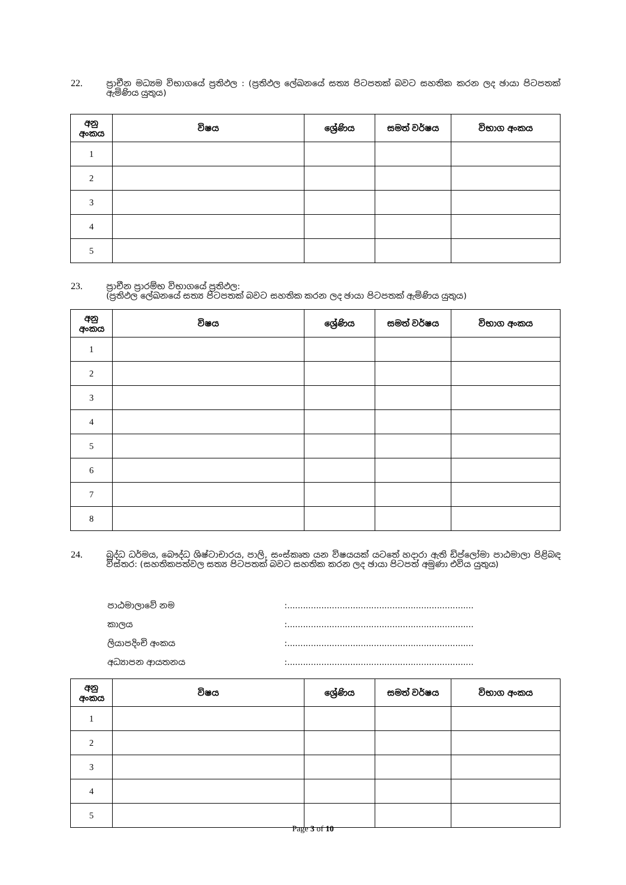22. ප්‍රාචීන මධ්‍යම විභාගයේ ප්‍රතිඵල : (ප්‍රතිඵල ලේඛනයේ සත්‍ය පිටපතක් බවට සහතික කරන ලද ඡායා පිටපතක් ඇමිණිය යුතුය)
| අනු අංකය | විෂය | ශ්‍රේණිය | සමත් වර්ෂය | විභාග අංකය |
| --- | --- | --- | --- | --- |
| 1 | | | | |
| 2 | | | | |
| 3 | | | | |
| 4 | | | | |
| 5 | | | | |
23. ප්‍රාචීන ප්‍රාරම්භ විභාගයේ ප්‍රතිඵල:
(ප්‍රතිඵල ලේඛනයේ සත්‍ය පිටපතක් බවට සහතික කරන ලද ඡායා පිටපතක් ඇමිණිය යුතුය)
| අනු අංකය | විෂය | ශ්‍රේණිය | සමත් වර්ෂය | විභාග අංකය |
| --- | --- | --- | --- | --- |
| 1 | | | | |
| 2 | | | | |
| 3 | | | | |
| 4 | | | | |
| 5 | | | | |
| 6 | | | | |
| 7 | | | | |
| 8 | | | | |
24. බුද්ධ ධර්මය, බෞද්ධ ශිෂ්ටාචාරය, පාලි, සංස්කෘත යන විෂයයක් යටතේ හදාරා ඇති ඩිප්ලෝමා පාඨමාලා පිළිබඳ විස්තර: (සහතිකපත්වල සත්‍ය පිටපතක් බවට සහතික කරන ලද ඡායා පිටපත් අමුණා එවිය යුතුය)
පාඨමාලාවේ නම:.......................................................................
කාලය:.......................................................................
ලියාපදිංචි අංකය:.......................................................................
අධ්‍යාපන ආයතනය:.......................................................................
| අනු අංකය | විෂය | ශ්‍රේණිය | සමත් වර්ෂය | විභාග අංකය |
| --- | --- | --- | --- | --- |
| 1 | | | | |
| 2 | | | | |
| 3 | | | | |
| 4 | | | | |
| 5 | | | | |
Page 3 of 10